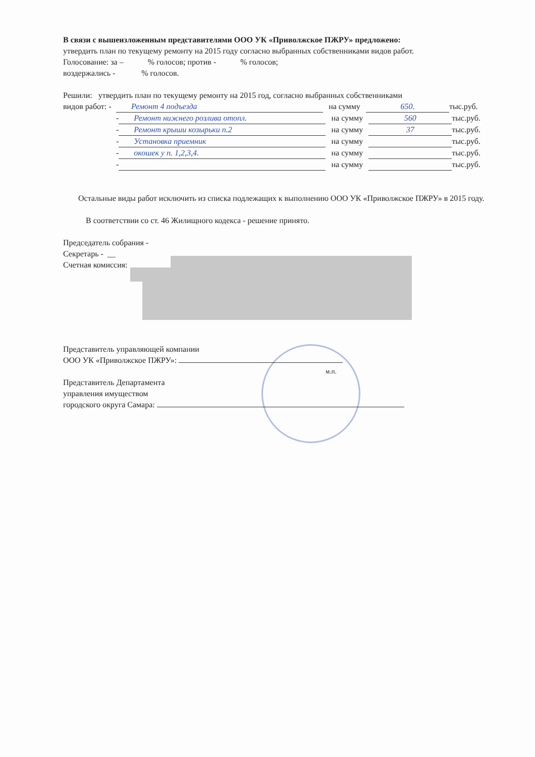В связи с вышеизложенным представителями ООО УК «Приволжское ПЖРУ» предложено:
утвердить план по текущему ремонту на 2015 году согласно выбранных собственниками видов работ.
Голосование: за – % голосов; против - % голосов;
воздержались - % голосов.
Решили: утвердить план по текущему ремонту на 2015 год, согласно выбранных собственниками
видов работ: -
Ремонт 4 подъезда на сумму 650. тыс.руб.
- Ремонт нижнего розлива отопл. на сумму 560 тыс.руб.
- Ремонт крыши козырьки п.2 на сумму 37 тыс.руб.
- Установка приемник на сумму тыс.руб.
- окошек у п. 1,2,3,4. на сумму тыс.руб.
- на сумму тыс.руб.
Остальные виды работ исключить из списка подлежащих к выполнению ООО УК «Приволжское ПЖРУ» в 2015 году.
В соответствии со ст. 46 Жилищного кодекса - решение принято.
Председатель собрания -
Секретарь - __
Счетная комиссия:
Представитель управляющей компании
ООО УК «Приволжское ПЖРУ»:
м.п.
Представитель Департамента
управления имуществом
городского округа Самара: